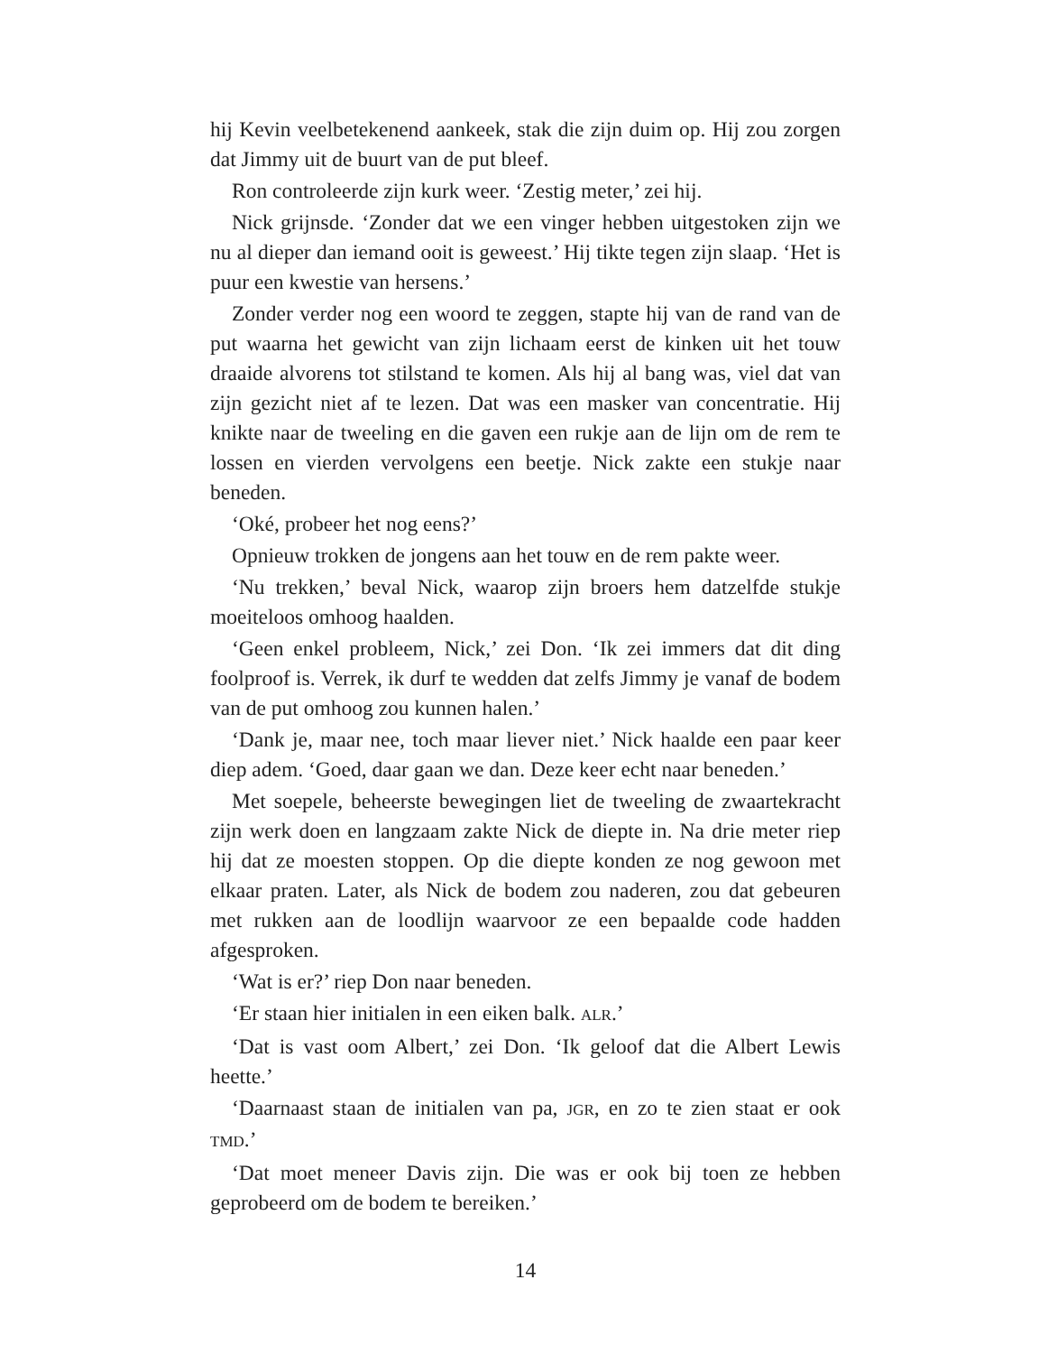hij Kevin veelbetekenend aankeek, stak die zijn duim op. Hij zou zorgen dat Jimmy uit de buurt van de put bleef.
Ron controleerde zijn kurk weer. ‘Zestig meter,’ zei hij.
Nick grijnsde. ‘Zonder dat we een vinger hebben uitgestoken zijn we nu al dieper dan iemand ooit is geweest.’ Hij tikte tegen zijn slaap. ‘Het is puur een kwestie van hersens.’
Zonder verder nog een woord te zeggen, stapte hij van de rand van de put waarna het gewicht van zijn lichaam eerst de kinken uit het touw draaide alvorens tot stilstand te komen. Als hij al bang was, viel dat van zijn gezicht niet af te lezen. Dat was een masker van concentratie. Hij knikte naar de tweeling en die gaven een rukje aan de lijn om de rem te lossen en vierden vervolgens een beetje. Nick zakte een stukje naar beneden.
‘Oké, probeer het nog eens?’
Opnieuw trokken de jongens aan het touw en de rem pakte weer.
‘Nu trekken,’ beval Nick, waarop zijn broers hem datzelfde stukje moeiteloos omhoog haalden.
‘Geen enkel probleem, Nick,’ zei Don. ‘Ik zei immers dat dit ding foolproof is. Verrek, ik durf te wedden dat zelfs Jimmy je vanaf de bodem van de put omhoog zou kunnen halen.’
‘Dank je, maar nee, toch maar liever niet.’ Nick haalde een paar keer diep adem. ‘Goed, daar gaan we dan. Deze keer echt naar beneden.’
Met soepele, beheerste bewegingen liet de tweeling de zwaartekracht zijn werk doen en langzaam zakte Nick de diepte in. Na drie meter riep hij dat ze moesten stoppen. Op die diepte konden ze nog gewoon met elkaar praten. Later, als Nick de bodem zou naderen, zou dat gebeuren met rukken aan de loodlijn waarvoor ze een bepaalde code hadden afgesproken.
‘Wat is er?’ riep Don naar beneden.
‘Er staan hier initialen in een eiken balk. ALR.’
‘Dat is vast oom Albert,’ zei Don. ‘Ik geloof dat die Albert Lewis heette.’
‘Daarnaast staan de initialen van pa, JGR, en zo te zien staat er ook TMD.’
‘Dat moet meneer Davis zijn. Die was er ook bij toen ze hebben geprobeerd om de bodem te bereiken.’
14